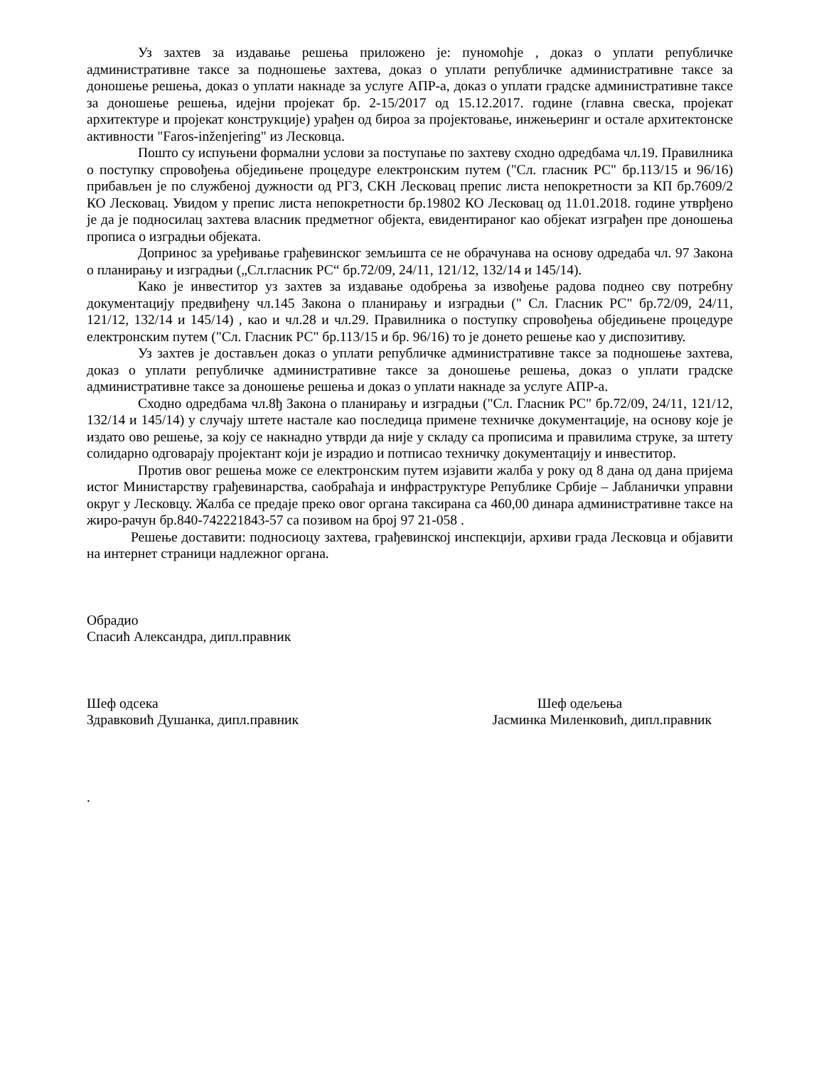Уз захтев за издавање решења приложено је: пуномоћје , доказ о уплати републичке административне таксе за подношење захтева, доказ о уплати републичке административне таксе за доношење решења, доказ о уплати накнаде за услуге АПР-а, доказ о уплати градске административне таксе за доношење решења, идејни пројекат бр. 2-15/2017 од 15.12.2017. године (главна свеска, пројекат архитектуре и пројекат конструкције) урађен од бироа за пројектовање, инжењеринг и остале архитектонске активности "Faros-inženjering" из Лесковца.
Пошто су испуњени формални услови за поступање по захтеву сходно одредбама чл.19. Правилника о поступку спровођења обједињене процедуре електронским путем ("Сл. гласник РС" бр.113/15 и 96/16) прибављен је по службеној дужности од РГЗ, СКН Лесковац препис листа непокретности за КП бр.7609/2 КО Лесковац. Увидом у препис листа непокретности бр.19802 КО Лесковац од 11.01.2018. године утврђено је да је подносилац захтева власник предметног објекта, евидентираног као објекат изграђен пре доношења прописа о изградњи објеката.
Допринос за уређивање грађевинског земљишта се не обрачунава на основу одредаба чл. 97 Закона о планирању и изградњи („Сл.гласник РС“ бр.72/09, 24/11, 121/12, 132/14 и 145/14).
Како је инвеститор уз захтев за издавање одобрења за извођење радова поднео сву потребну документацију предвиђену чл.145 Закона о планирању и изградњи (" Сл. Гласник РС" бр.72/09, 24/11, 121/12, 132/14 и 145/14) , као и чл.28 и чл.29. Правилника о поступку спровођења обједињене процедуре електронским путем ("Сл. Гласник РС" бр.113/15 и бр. 96/16) то је донето решење као у диспозитиву.
Уз захтев је достављен доказ о уплати републичке административне таксе за подношење захтева, доказ о уплати републичке административне таксе за доношење решења, доказ о уплати градске административне таксе за доношење решења и доказ о уплати накнаде за услуге АПР-а.
Сходно одредбама чл.8ђ Закона о планирању и изградњи ("Сл. Гласник РС" бр.72/09, 24/11, 121/12, 132/14 и 145/14) у случају штете настале као последица примене техничке документације, на основу које је издато ово решење, за коју се накнадно утврди да није у складу са прописима и правилима струке, за штету солидарно одговарају пројектант који је израдио и потписао техничку документацију и инвеститор.
Против овог решења може се електронским путем изјавити жалба у року од 8 дана од дана пријема истог Министарству грађевинарства, саобраћаја и инфраструктуре Републике Србије – Јабланички управни округ у Лесковцу. Жалба се предаје преко овог органа таксирана са 460,00 динара административне таксе на жиро-рачун бр.840-742221843-57 са позивом на број 97 21-058 .
Решење доставити: подносиоцу захтева, грађевинској инспекцији, архиви града Лесковца и објавити на интернет страници надлежног органа.
Обрадио
Спасић Александра, дипл.правник
Шеф одсека
Здравковић Душанка, дипл.правник
Шеф одељења
Јасминка Миленковић, дипл.правник
.